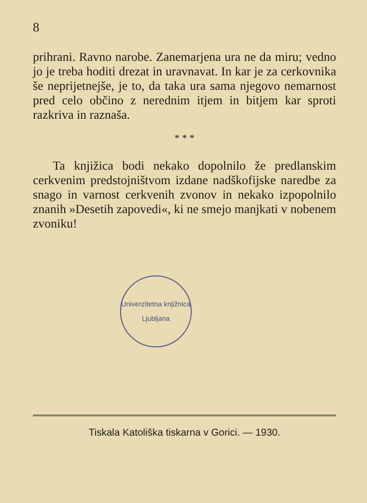8
prihrani. Ravno narobe. Zanemarjena ura ne da miru; vedno jo je treba hoditi drezat in uravnavat. In kar je za cerkovnika še neprijetnejše, je to, da taka ura sama njegovo nemarnost pred celo občino z nerednim itjem in bitjem kar sproti razkriva in raznaša.
* * *
Ta knjižica bodi nekako dopolnilo že predlanskim cerkvenim predstojništvom izdane nadškofijske naredbe za snago in varnost cerkvenih zvonov in nekako izpopolnilo znanih »Desetih zapovedi«, ki ne smejo manjkati v nobenem zvoniku!
Univerzitetna knjižnica
Ljubljana
Tiskala Katoliška tiskarna v Gorici. — 1930.